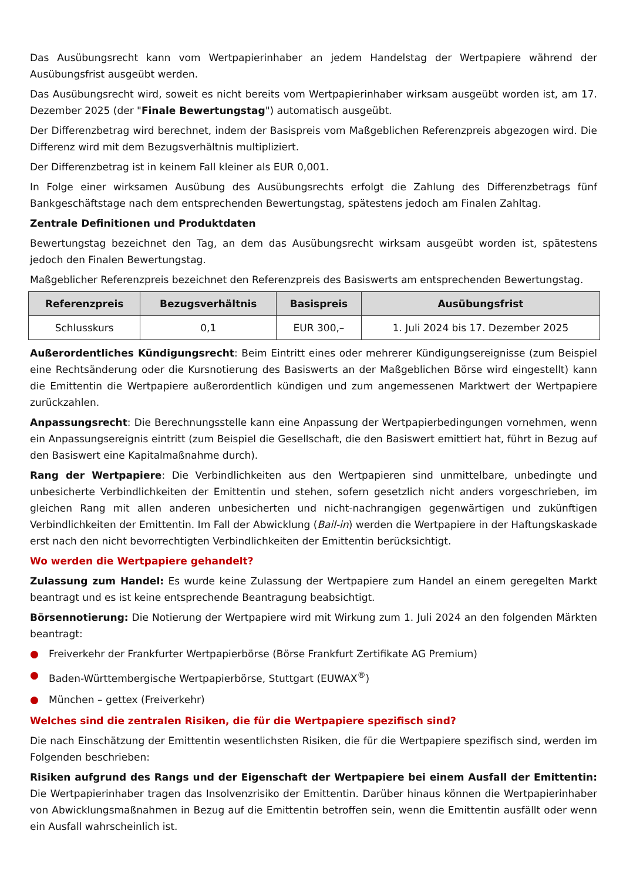Das Ausübungsrecht kann vom Wertpapierinhaber an jedem Handelstag der Wertpapiere während der Ausübungsfrist ausgeübt werden.
Das Ausübungsrecht wird, soweit es nicht bereits vom Wertpapierinhaber wirksam ausgeübt worden ist, am 17. Dezember 2025 (der "Finale Bewertungstag") automatisch ausgeübt.
Der Differenzbetrag wird berechnet, indem der Basispreis vom Maßgeblichen Referenzpreis abgezogen wird. Die Differenz wird mit dem Bezugsverhältnis multipliziert.
Der Differenzbetrag ist in keinem Fall kleiner als EUR 0,001.
In Folge einer wirksamen Ausübung des Ausübungsrechts erfolgt die Zahlung des Differenzbetrags fünf Bankgeschäftstage nach dem entsprechenden Bewertungstag, spätestens jedoch am Finalen Zahltag.
Zentrale Definitionen und Produktdaten
Bewertungstag bezeichnet den Tag, an dem das Ausübungsrecht wirksam ausgeübt worden ist, spätestens jedoch den Finalen Bewertungstag.
Maßgeblicher Referenzpreis bezeichnet den Referenzpreis des Basiswerts am entsprechenden Bewertungstag.
| Referenzpreis | Bezugsverhältnis | Basispreis | Ausübungsfrist |
| --- | --- | --- | --- |
| Schlusskurs | 0,1 | EUR 300,– | 1. Juli 2024 bis 17. Dezember 2025 |
Außerordentliches Kündigungsrecht: Beim Eintritt eines oder mehrerer Kündigungsereignisse (zum Beispiel eine Rechtsänderung oder die Kursnotierung des Basiswerts an der Maßgeblichen Börse wird eingestellt) kann die Emittentin die Wertpapiere außerordentlich kündigen und zum angemessenen Marktwert der Wertpapiere zurückzahlen.
Anpassungsrecht: Die Berechnungsstelle kann eine Anpassung der Wertpapierbedingungen vornehmen, wenn ein Anpassungsereignis eintritt (zum Beispiel die Gesellschaft, die den Basiswert emittiert hat, führt in Bezug auf den Basiswert eine Kapitalmaßnahme durch).
Rang der Wertpapiere: Die Verbindlichkeiten aus den Wertpapieren sind unmittelbare, unbedingte und unbesicherte Verbindlichkeiten der Emittentin und stehen, sofern gesetzlich nicht anders vorgeschrieben, im gleichen Rang mit allen anderen unbesicherten und nicht-nachrangigen gegenwärtigen und zukünftigen Verbindlichkeiten der Emittentin. Im Fall der Abwicklung (Bail-in) werden die Wertpapiere in der Haftungskaskade erst nach den nicht bevorrechtigten Verbindlichkeiten der Emittentin berücksichtigt.
Wo werden die Wertpapiere gehandelt?
Zulassung zum Handel: Es wurde keine Zulassung der Wertpapiere zum Handel an einem geregelten Markt beantragt und es ist keine entsprechende Beantragung beabsichtigt.
Börsennotierung: Die Notierung der Wertpapiere wird mit Wirkung zum 1. Juli 2024 an den folgenden Märkten beantragt:
● Freiverkehr der Frankfurter Wertpapierbörse (Börse Frankfurt Zertifikate AG Premium)
● Baden-Württembergische Wertpapierbörse, Stuttgart (EUWAX<sup>®</sup>)
● München – gettex (Freiverkehr)
Welches sind die zentralen Risiken, die für die Wertpapiere spezifisch sind?
Die nach Einschätzung der Emittentin wesentlichsten Risiken, die für die Wertpapiere spezifisch sind, werden im Folgenden beschrieben:
Risiken aufgrund des Rangs und der Eigenschaft der Wertpapiere bei einem Ausfall der Emittentin: Die Wertpapierinhaber tragen das Insolvenzrisiko der Emittentin. Darüber hinaus können die Wertpapierinhaber von Abwicklungsmaßnahmen in Bezug auf die Emittentin betroffen sein, wenn die Emittentin ausfällt oder wenn ein Ausfall wahrscheinlich ist.